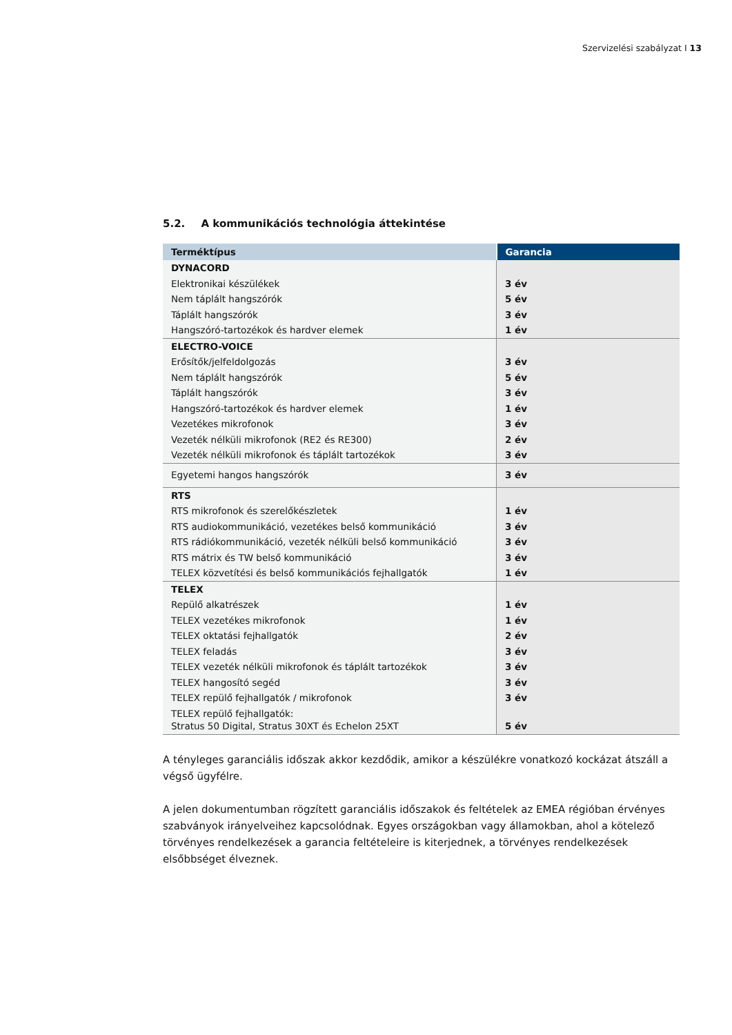Szervizelési szabályzat I 13
5.2. A kommunikációs technológia áttekintése
| Terméktípus | Garancia |
| --- | --- |
| DYNACORD | |
| Elektronikai készülékek | 3 év |
| Nem táplált hangszórók | 5 év |
| Táplált hangszórók | 3 év |
| Hangszóró-tartozékok és hardver elemek | 1 év |
| ELECTRO-VOICE | |
| Erősítők/jelfeldolgozás | 3 év |
| Nem táplált hangszórók | 5 év |
| Táplált hangszórók | 3 év |
| Hangszóró-tartozékok és hardver elemek | 1 év |
| Vezetékes mikrofonok | 3 év |
| Vezeték nélküli mikrofonok (RE2 és RE300) | 2 év |
| Vezeték nélküli mikrofonok és táplált tartozékok | 3 év |
| Egyetemi hangos hangszórók | 3 év |
| RTS | |
| RTS mikrofonok és szerelőkészletek | 1 év |
| RTS audiokommunikáció, vezetékes belső kommunikáció | 3 év |
| RTS rádiókommunikáció, vezeték nélküli belső kommunikáció | 3 év |
| RTS mátrix és TW belső kommunikáció | 3 év |
| TELEX közvetítési és belső kommunikációs fejhallgatók | 1 év |
| TELEX | |
| Repülő alkatrészek | 1 év |
| TELEX vezetékes mikrofonok | 1 év |
| TELEX oktatási fejhallgatók | 2 év |
| TELEX feladás | 3 év |
| TELEX vezeték nélküli mikrofonok és táplált tartozékok | 3 év |
| TELEX hangosító segéd | 3 év |
| TELEX repülő fejhallgatók / mikrofonok | 3 év |
| TELEX repülő fejhallgatók: Stratus 50 Digital, Stratus 30XT és Echelon 25XT | 5 év |
A tényleges garanciális időszak akkor kezdődik, amikor a készülékre vonatkozó kockázat átszáll a végső ügyfélre.
A jelen dokumentumban rögzített garanciális időszakok és feltételek az EMEA régióban érvényes szabványok irányelveihez kapcsolódnak. Egyes országokban vagy államokban, ahol a kötelező törvényes rendelkezések a garancia feltételeire is kiterjednek, a törvényes rendelkezések elsőbbséget élveznek.